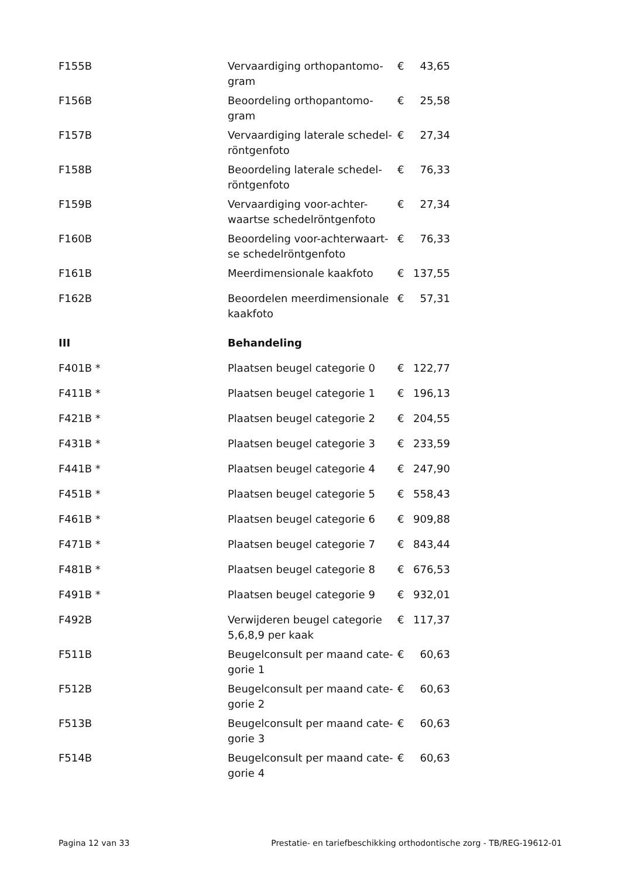| F155B | Vervaardiging orthopantomo- gram | € | 43,65 |
| F156B | Beoordeling orthopantomo- gram | € | 25,58 |
| F157B | Vervaardiging laterale schedel- röntgenfoto | € | 27,34 |
| F158B | Beoordeling laterale schedel- röntgenfoto | € | 76,33 |
| F159B | Vervaardiging voor-achter- waartse schedelröntgenfoto | € | 27,34 |
| F160B | Beoordeling voor-achterwaart- se schedelröntgenfoto | € | 76,33 |
| F161B | Meerdimensionale kaakfoto | € | 137,55 |
| F162B | Beoordelen meerdimensionale kaakfoto | € | 57,31 |
| III | Behandeling | | |
| F401B * | Plaatsen beugel categorie 0 | € | 122,77 |
| F411B * | Plaatsen beugel categorie 1 | € | 196,13 |
| F421B * | Plaatsen beugel categorie 2 | € | 204,55 |
| F431B * | Plaatsen beugel categorie 3 | € | 233,59 |
| F441B * | Plaatsen beugel categorie 4 | € | 247,90 |
| F451B * | Plaatsen beugel categorie 5 | € | 558,43 |
| F461B * | Plaatsen beugel categorie 6 | € | 909,88 |
| F471B * | Plaatsen beugel categorie 7 | € | 843,44 |
| F481B * | Plaatsen beugel categorie 8 | € | 676,53 |
| F491B * | Plaatsen beugel categorie 9 | € | 932,01 |
| F492B | Verwijderen beugel categorie 5,6,8,9 per kaak | € | 117,37 |
| F511B | Beugelconsult per maand cate- gorie 1 | € | 60,63 |
| F512B | Beugelconsult per maand cate- gorie 2 | € | 60,63 |
| F513B | Beugelconsult per maand cate- gorie 3 | € | 60,63 |
| F514B | Beugelconsult per maand cate- gorie 4 | € | 60,63 |
Pagina 12 van 33 Prestatie- en tariefbeschikking orthodontische zorg - TB/REG-19612-01